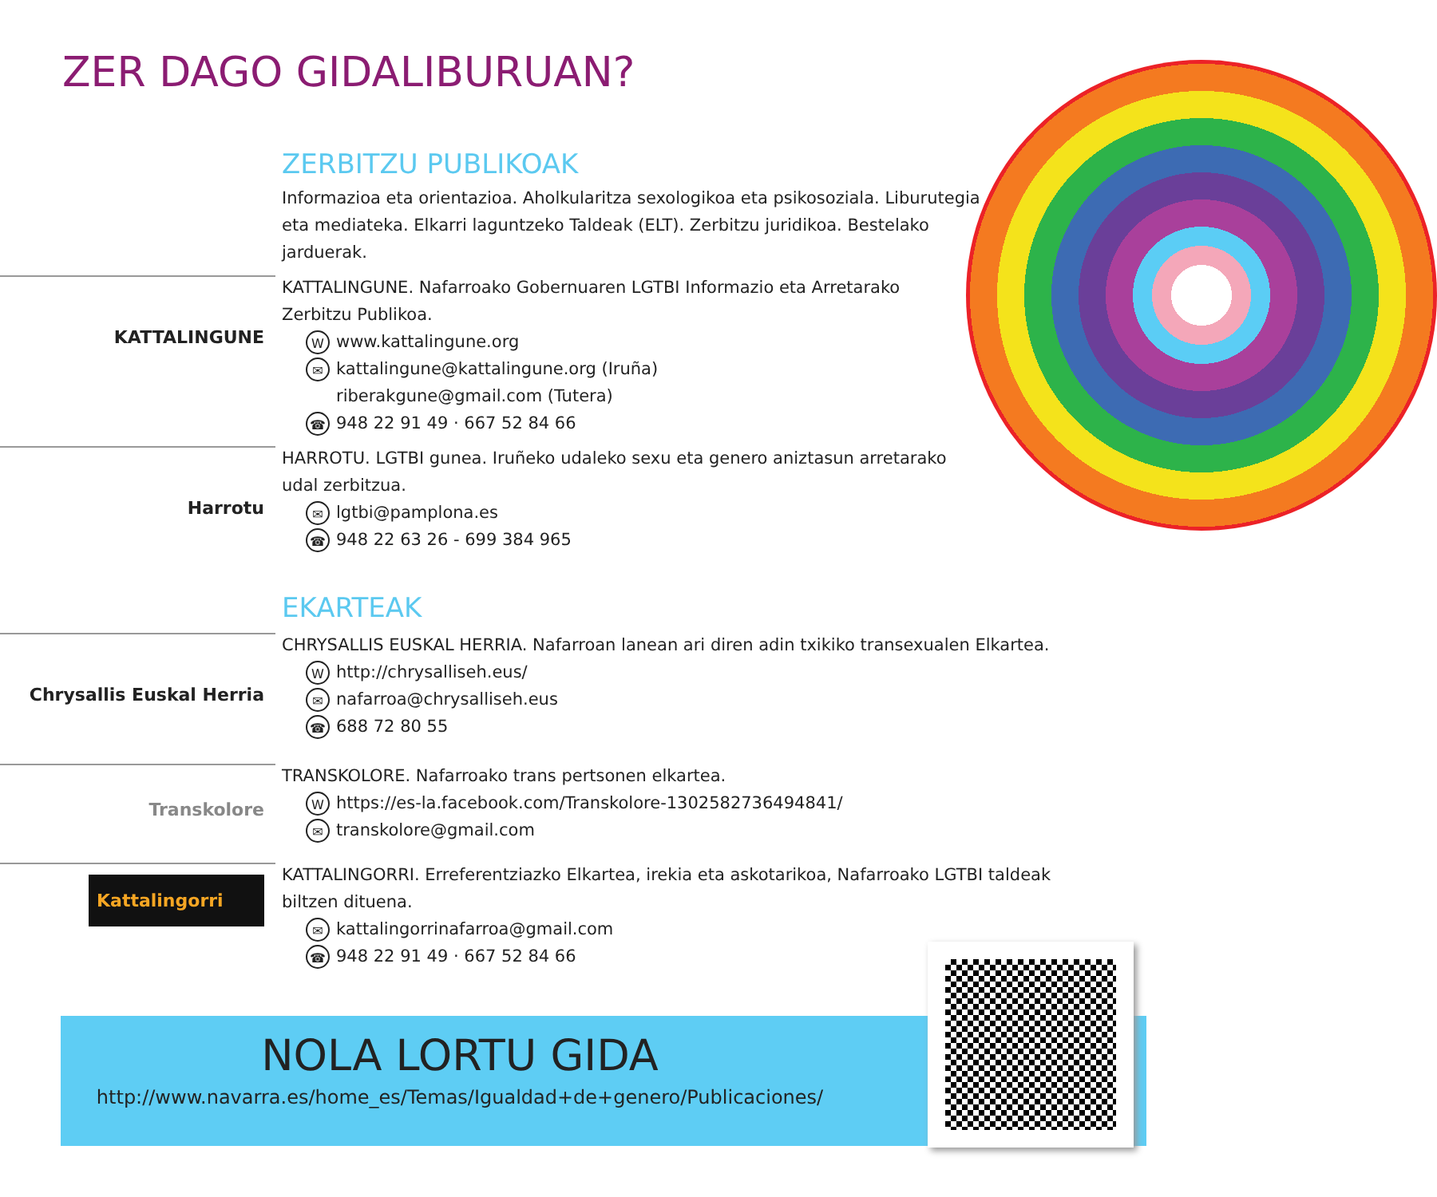ZER DAGO GIDALIBURUAN?
ZERBITZU PUBLIKOAK
Informazioa eta orientazioa. Aholkularitza sexologikoa eta psikosoziala. Liburutegia eta mediateka. Elkarri laguntzeko Taldeak (ELT). Zerbitzu juridikoa. Bestelako jarduerak.
KATTALINGUNE
KATTALINGUNE. Nafarroako Gobernuaren LGTBI Informazio eta Arretarako
Zerbitzu Publikoa.
Wwww.kattalingune.org
✉ kattalingune@kattalingune.org (Iruña)
riberakgune@gmail.com (Tutera)
☎ 948 22 91 49 · 667 52 84 66
Harrotu
HARROTU. LGTBI gunea. Iruñeko udaleko sexu eta genero aniztasun arretarako
udal zerbitzua.
✉ lgtbi@pamplona.es
☎ 948 22 63 26 - 699 384 965
EKARTEAK
Chrysallis Euskal Herria
CHRYSALLIS EUSKAL HERRIA. Nafarroan lanean ari diren adin txikiko transexualen Elkartea.
Whttp://chrysalliseh.eus/
✉ nafarroa@chrysalliseh.eus
☎ 688 72 80 55
Transkolore
TRANSKOLORE. Nafarroako trans pertsonen elkartea.
Whttps://es-la.facebook.com/Transkolore-1302582736494841/
✉ transkolore@gmail.com
Kattalingorri
KATTALINGORRI. Erreferentziazko Elkartea, irekia eta askotarikoa, Nafarroako LGTBI taldeak
biltzen dituena.
✉ kattalingorrinafarroa@gmail.com
☎ 948 22 91 49 · 667 52 84 66
NOLA LORTU GIDA
http://www.navarra.es/home_es/Temas/Igualdad+de+genero/Publicaciones/